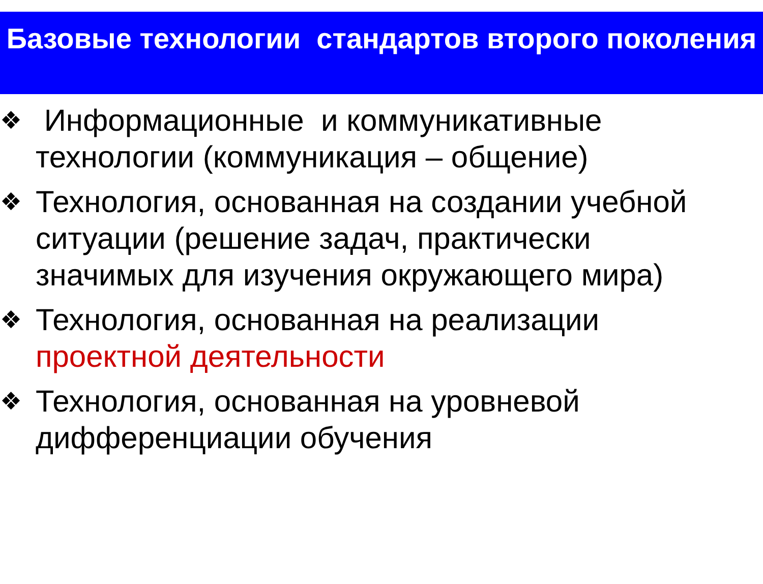Базовые технологии стандартов второго поколения
❖ Информационные и коммуникативные технологии (коммуникация – общение)
❖ Технология, основанная на создании учебной ситуации (решение задач, практически значимых для изучения окружающего мира)
❖ Технология, основанная на реализации проектной деятельности
❖ Технология, основанная на уровневой дифференциации обучения